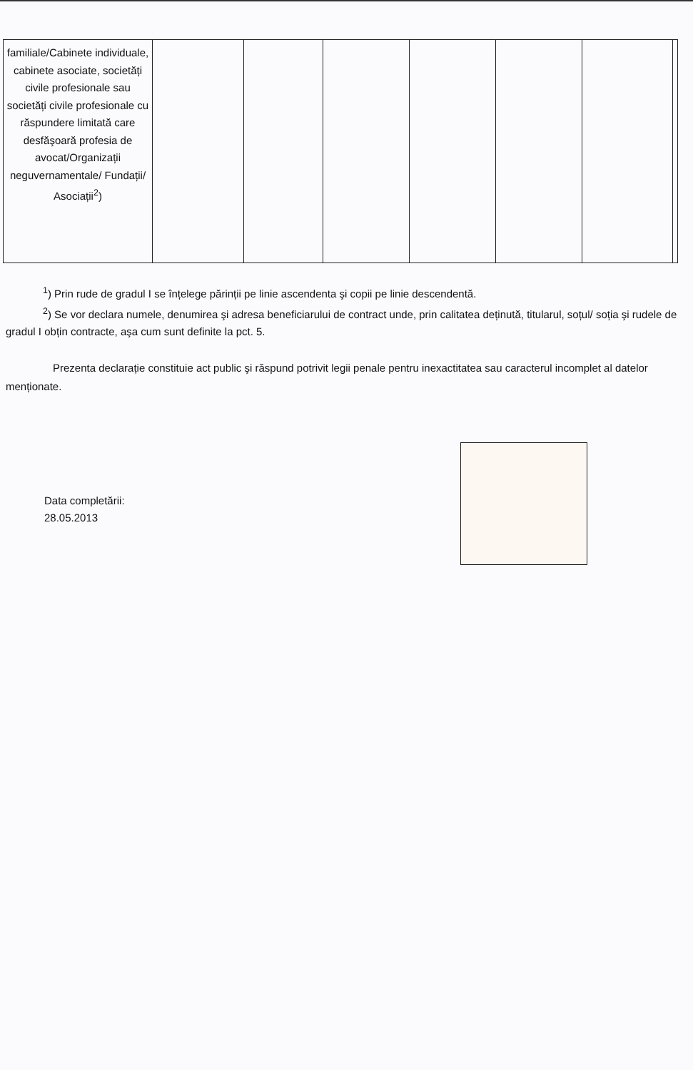| familiale/Cabinete individuale, cabinete asociate, societăți civile profesionale sau societăți civile profesionale cu răspundere limitată care desfăşoară profesia de avocat/Organizații neguvernamentale/ Fundații/ Asociații<sup>2</sup>) | | | | | | | |
<sup>1</sup>) Prin rude de gradul I se înțelege părinții pe linie ascendenta şi copii pe linie descendentă.
<sup>2</sup>) Se vor declara numele, denumirea şi adresa beneficiarului de contract unde, prin calitatea deținută, titularul, soțul/ soția şi rudele de gradul I obțin contracte, aşa cum sunt definite la pct. 5.
Prezenta declarație constituie act public şi răspund potrivit legii penale pentru inexactitatea sau caracterul incomplet al datelor menționate.
Data completării:
28.05.2013